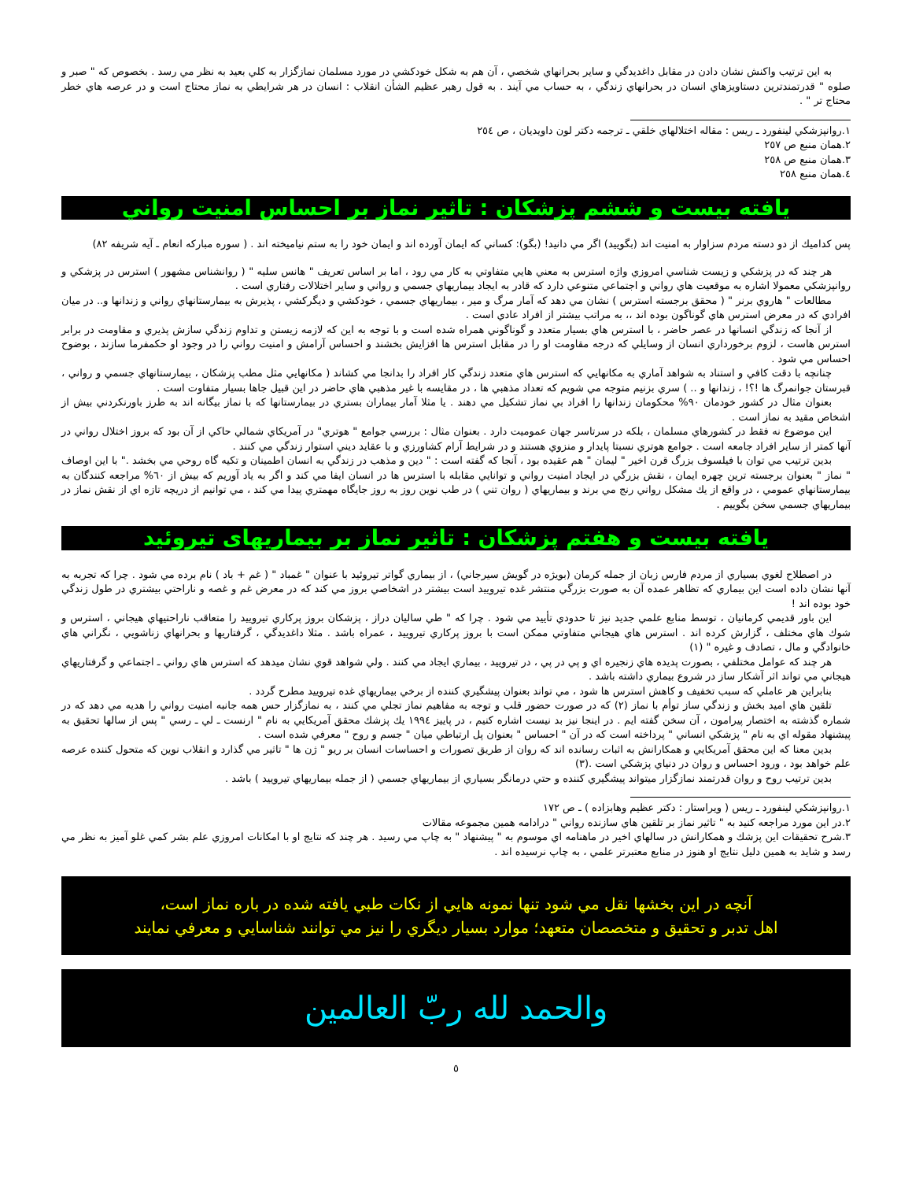به اين ترتيب واكنش نشان دادن در مقابل داغديدگي و ساير بحرانهاي شخصي ، آن هم به شكل خودكشي در مورد مسلمان نمازگزار به كلي بعيد به نظر مي رسد . بخصوص كه " صبر و صلوه " قدرتمندترين دستاويزهاي انسان در بحرانهاي زندگي ، به حساب مي آيند . به قول رهبر عظيم الشأن انقلاب : انسان در هر شرايطي به نماز محتاج است و در عرصه هاي خطر محتاج تر " .
١.روانپزشكي لينفورد ـ ريس : مقاله اختلالهاي خلقي ـ ترجمه دكتر لون داويديان ، ص ٢٥٤
٢.همان منبع ص ٢٥٧
٣.همان منبع ص ٢٥٨
٤.همان منبع ٢٥٨
يافته بيست و ششم پزشكان : تاثير نماز بر احساس امنيت رواني
پس كداميك از دو دسته مردم سزاوار به امنيت اند (بگوييد) اگر مي دانيد! (بگو): كساني كه ايمان آورده اند و ايمان خود را به ستم نياميخته اند . ( سوره مباركه انعام ـ آيه شريفه ٨٢)
هر چند كه در پزشكي و زيست شناسي امروزي واژه استرس به معني هايي متفاوتي به كار مي رود ، اما بر اساس تعريف " هانس سليه " ( روانشناس مشهور ) استرس در پزشكي و روانپزشكي معمولا اشاره به موقعيت هاي رواني و اجتماعي متنوعي دارد كه قادر به ايجاد بيماريهاي جسمي و رواني و ساير اختلالات رفتاري است .
مطالعات " هاروي برنر " ( محقق برجسته استرس ) نشان مي دهد كه آمار مرگ و مير ، بيماريهاي جسمي ، خودكشي و ديگركشي ، پذيرش به بيمارستانهاي رواني و زندانها و.. در ميان افرادي كه در معرض استرس هاي گوناگون بوده اند ،، به مراتب بيشتر از افراد عادي است .
از آنجا كه زندگي انسانها در عصر حاضر ، با استرس هاي بسيار متعدد و گوناگوني همراه شده است و با توجه به اين كه لازمه زيستن و تداوم زندگي سازش پذيري و مقاومت در برابر استرس هاست ، لزوم برخورداري انسان از وسايلي كه درجه مقاومت او را در مقابل استرس ها افزايش بخشند و احساس آرامش و امنيت رواني را در وجود او حكمفرما سازند ، بوضوح احساس مي شود .
چنانچه با دقت كافي و استناد به شواهد آماري به مكانهايي كه استرس هاي متعدد زندگي كار افراد را بدانجا مي كشاند ( مكانهايي مثل مطب پزشكان ، بيمارستانهاي جسمي و رواني ، قبرستان جوانمرگ ها !؟! ، زندانها و .. ) سري بزنيم متوجه مي شويم كه تعداد مذهبي ها ، در مقايسه با غير مذهبي هاي حاضر در اين قبيل جاها بسيار متفاوت است .
بعنوان مثال در كشور خودمان ٩٠% محكومان زندانها را افراد بي نماز تشكيل مي دهند . يا مثلا آمار بيماران بستري در بيمارستانها كه با نماز بيگانه اند به طرز باورنكردني بيش از اشخاص مقيد به نماز است .
اين موضوع نه فقط در كشورهاي مسلمان ، بلكه در سرتاسر جهان عموميت دارد . بعنوان مثال : بررسي جوامع " هوتري" در آمريكاي شمالي حاكي از آن بود كه بروز اختلال رواني در آنها كمتر از ساير افراد جامعه است . جوامع هوتري نسبتا پايدار و منزوي هستند و در شرايط آرام كشاورزي و با عقايد ديني استوار زندگي مي كنند .
بدين ترتيب مي توان با فيلسوف بزرگ قرن اخير " ليمان " هم عقيده بود ، آنجا كه گفته است : " دين و مذهب در زندگي به انسان اطمينان و تكيه گاه روحي مي بخشد ." با اين اوصاف " نماز " بعنوان برجسته ترين چهره ايمان ، نقش بزرگي در ايجاد امنيت رواني و توانايي مقابله با استرس ها در انسان ايفا مي كند و اگر به ياد آوريم كه بيش از ٦٠% مراجعه كنندگان به بيمارستانهاي عمومي ، در واقع از يك مشكل رواني رنج مي برند و بيماريهاي ( روان تني ) در طب نوين روز به روز جايگاه مهمتري پيدا مي كند ، مي توانيم از دريچه تازه اي از نقش نماز در بيماريهاي جسمي سخن بگوييم .
يافته بيست و هفتم پزشكان : تاثير نماز بر بيماريهاى تيروئيد
در اصطلاح لغوي بسياري از مردم فارس زبان از جمله كرمان (بويژه در گويش سيرجاني) ، از بيماري گواتر تيروئيد با عنوان " غمباد " ( غم + باد ) نام برده مي شود . چرا كه تجربه به آنها نشان داده است اين بيماري كه تظاهر عمده آن به صورت بزرگي منتشر غده تيروييد است بيشتر در اشخاصي بروز مي كند كه در معرض غم و غصه و ناراحتي بيشتري در طول زندگي خود بوده اند !
اين باور قديمي كرمانيان ، توسط منابع علمي جديد نيز تا حدودي تأييد مي شود . چرا كه " طي ساليان دراز ، پزشكان بروز پركاري تيروييد را متعاقب ناراحتيهاي هيجاني ، استرس و شوك هاي مختلف ، گزارش كرده اند . استرس هاي هيجاني متفاوتي ممكن است با بروز پركاري تيروييد ، عمراه باشد . مثلا داغديدگي ، گرفتاريها و بحرانهاي زناشويي ، نگراني هاي خانوادگي و مال ، تصادف و غيره " (١)
هر چند كه عوامل مختلفي ، بصورت پديده هاي زنجيره اي و پي در پي ، در تيروييد ، بيماري ايجاد مي كنند . ولي شواهد قوي نشان ميدهد كه استرس هاي رواني ـ اجتماعي و گرفتاريهاي هيجاني مي تواند اثر آشكار ساز در شروع بيماري داشته باشد .
بنابراين هر عاملي كه سبب تخفيف و كاهش استرس ها شود ، مي تواند بعنوان پيشگيري كننده از برخي بيماريهاي غده تيروييد مطرح گردد .
تلقين هاي اميد بخش و زندگي ساز توأم با نماز (٢) كه در صورت حضور قلب و توجه به مفاهيم نماز تجلي مي كنند ، به نمازگزار حس همه جانبه امنيت رواني را هديه مي دهد كه در شماره گذشته به اختصار پيرامون ، آن سخن گفته ايم . در اينجا نيز بد نيست اشاره كنيم ، در پاييز ١٩٩٤ يك پزشك محقق آمريكايي به نام " ارنست ـ لي ـ رسي " پس از سالها تحقيق به پيشنهاد مقوله اي به نام " پزشكي انساني " پرداخته است كه در آن " احساس " بعنوان پل ارتباطي ميان " جسم و روح " معرفي شده است .
بدين معنا كه اين محقق آمريكايي و همكارانش به اثبات رسانده اند كه روان از طريق تصورات و احساسات انسان بر ريو " ژن ها " تاثير مي گذارد و انقلاب نوين كه متحول كننده عرصه علم خواهد بود ، ورود احساس و روان در دنياي پزشكي است .(٣)
بدين ترتيب روح و روان قدرتمند نمازگزار ميتواند پيشگيري كننده و حتي درمانگر بسياري از بيماريهاي جسمي ( از جمله بيماريهاي تيروييد ) باشد .
١.روانپزشكي لينفورد ـ ريس ( ويراستار : دكتر عظيم وهابزاده ) ـ ص ١٧٢
٢.در اين مورد مراجعه كنيد به " تاثير نماز بر تلقين هاي سازنده رواني " درادامه همين مجموعه مقالات
٣.شرح تحقيقات اين پزشك و همكارانش در سالهاي اخير در ماهنامه اي موسوم به " پيشنهاد " به چاپ مي رسيد . هر چند كه نتايج او با امكانات امروزي علم بشر كمي غلو آميز به نظر مي رسد و شايد به همين دليل نتايج او هنوز در منابع معتبرتر علمي ، به چاپ نرسيده اند .
آنچه در اين بخشها نقل مي شود تنها نمونه هايي از نكات طبي يافته شده در باره نماز است،
اهل تدبر و تحقيق و متخصصان متعهد؛ موارد بسيار ديگري را نيز مي توانند شناسايي و معرفي نمايند
والحمد لله ربّ العالمين
٥